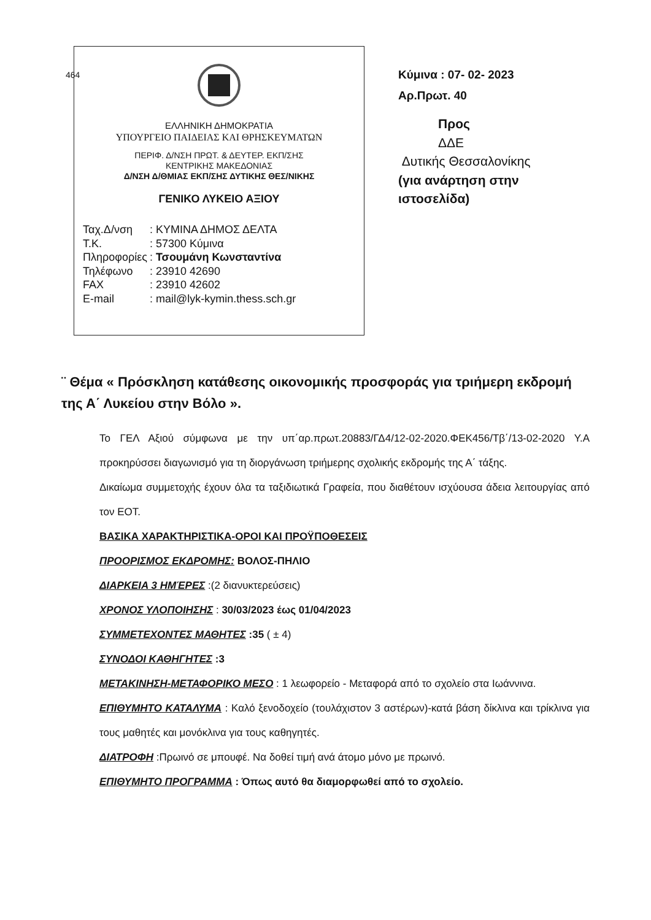464
ΕΛΛΗΝΙΚΗ ΔΗΜΟΚΡΑΤΙΑ
ΥΠΟΥΡΓΕΙΟ ΠΑΙΔΕΙΑΣ ΚΑΙ ΘΡΗΣΚΕΥΜΑΤΩΝ
ΠΕΡΙΦ. Δ/ΝΣΗ ΠΡΩΤ. & ΔΕΥΤΕΡ. ΕΚΠ/ΣΗΣ
ΚΕΝΤΡΙΚΗΣ ΜΑΚΕΔΟΝΙΑΣ
Δ/ΝΣΗ Δ/ΘΜΙΑΣ ΕΚΠ/ΣΗΣ ΔΥΤΙΚΗΣ ΘΕΣ/ΝΙΚΗΣ
ΓΕΝΙΚΟ ΛΥΚΕΙΟ ΑΞΙΟΥ
| Ταχ.Δ/νση | : ΚΥΜΙΝΑ ΔΗΜΟΣ ΔΕΛΤΑ |
| Τ.Κ. | : 57300 Κύμινα |
| Πληροφορίες | : Τσουμάνη Κωνσταντίνα |
| Τηλέφωνο | : 23910 42690 |
| FAX | : 23910 42602 |
| E-mail | : mail@lyk-kymin.thess.sch.gr |
Κύμινα : 07- 02- 2023
Αρ.Πρωτ. 40
Προς
ΔΔΕ
Δυτικής Θεσσαλονίκης
(για ανάρτηση στην
ιστοσελίδα)
¨ Θέμα « Πρόσκληση κατάθεσης οικονομικής προσφοράς για τριήμερη εκδρομή της Α΄ Λυκείου στην Βόλο ».
Το ΓΕΛ Αξιού σύμφωνα με την υπ΄αρ.πρωτ.20883/ΓΔ4/12-02-2020.ΦΕΚ456/Τβ΄/13-02-2020 Υ.Α προκηρύσσει διαγωνισμό για τη διοργάνωση τριήμερης σχολικής εκδρομής της Α΄ τάξης.
Δικαίωμα συμμετοχής έχουν όλα τα ταξιδιωτικά Γραφεία, που διαθέτουν ισχύουσα άδεια λειτουργίας από τον ΕΟΤ.
ΒΑΣΙΚΑ ΧΑΡΑΚΤΗΡΙΣΤΙΚΑ-ΟΡΟΙ ΚΑΙ ΠΡΟΫΠΟΘΕΣΕΙΣ
ΠΡΟΟΡΙΣΜΟΣ ΕΚΔΡΟΜΗΣ: ΒΟΛΟΣ-ΠΗΛΙΟ
ΔΙΑΡΚΕΙΑ 3 ΗΜΈΡΕΣ :(2 διανυκτερεύσεις)
ΧΡΟΝΟΣ ΥΛΟΠΟΙΗΣΗΣ : 30/03/2023 έως 01/04/2023
ΣΥΜΜΕΤΕΧΟΝΤΕΣ ΜΑΘΗΤΕΣ :35 ( ± 4)
ΣΥΝΟΔΟΙ ΚΑΘΗΓΗΤΕΣ :3
ΜΕΤΑΚΙΝΗΣΗ-ΜΕΤΑΦΟΡΙΚΟ ΜΕΣΟ : 1 λεωφορείο - Μεταφορά από το σχολείο στα Ιωάννινα.
ΕΠΙΘΥΜΗΤΟ ΚΑΤΑΛΥΜΑ : Καλό ξενοδοχείο (τουλάχιστον 3 αστέρων)-κατά βάση δίκλινα και τρίκλινα για τους μαθητές και μονόκλινα για τους καθηγητές.
ΔΙΑΤΡΟΦΗ :Πρωινό σε μπουφέ. Να δοθεί τιμή ανά άτομο μόνο με πρωινό.
ΕΠΙΘΥΜΗΤΟ ΠΡΟΓΡΑΜΜΑ : Όπως αυτό θα διαμορφωθεί από το σχολείο.